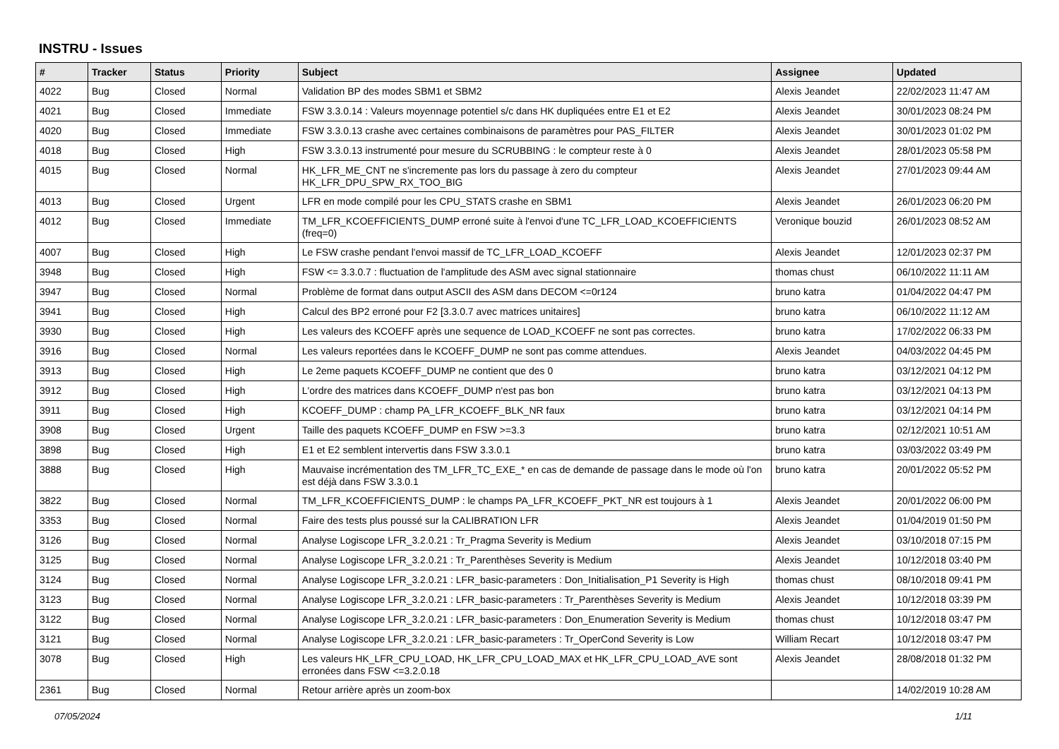INSTRU - Issues
| # | Tracker | Status | Priority | Subject | Assignee | Updated |
| --- | --- | --- | --- | --- | --- | --- |
| 4022 | Bug | Closed | Normal | Validation BP des modes SBM1 et SBM2 | Alexis Jeandet | 22/02/2023 11:47 AM |
| 4021 | Bug | Closed | Immediate | FSW 3.3.0.14 : Valeurs moyennage potentiel s/c dans HK dupliquées entre E1 et E2 | Alexis Jeandet | 30/01/2023 08:24 PM |
| 4020 | Bug | Closed | Immediate | FSW 3.3.0.13 crashe avec certaines combinaisons de paramètres pour PAS_FILTER | Alexis Jeandet | 30/01/2023 01:02 PM |
| 4018 | Bug | Closed | High | FSW 3.3.0.13 instrumenté pour mesure du SCRUBBING : le compteur reste à 0 | Alexis Jeandet | 28/01/2023 05:58 PM |
| 4015 | Bug | Closed | Normal | HK_LFR_ME_CNT ne s'incremente pas lors du passage à zero du compteur HK_LFR_DPU_SPW_RX_TOO_BIG | Alexis Jeandet | 27/01/2023 09:44 AM |
| 4013 | Bug | Closed | Urgent | LFR en mode compilé pour les CPU_STATS crashe en SBM1 | Alexis Jeandet | 26/01/2023 06:20 PM |
| 4012 | Bug | Closed | Immediate | TM_LFR_KCOEFFICIENTS_DUMP erroné suite à l'envoi d'une TC_LFR_LOAD_KCOEFFICIENTS (freq=0) | Veronique bouzid | 26/01/2023 08:52 AM |
| 4007 | Bug | Closed | High | Le FSW crashe pendant l'envoi massif de TC_LFR_LOAD_KCOEFF | Alexis Jeandet | 12/01/2023 02:37 PM |
| 3948 | Bug | Closed | High | FSW <= 3.3.0.7 : fluctuation de l'amplitude des ASM avec signal stationnaire | thomas chust | 06/10/2022 11:11 AM |
| 3947 | Bug | Closed | Normal | Problème de format dans output ASCII des ASM dans DECOM <=0r124 | bruno katra | 01/04/2022 04:47 PM |
| 3941 | Bug | Closed | High | Calcul des BP2 erroné pour F2 [3.3.0.7 avec matrices unitaires] | bruno katra | 06/10/2022 11:12 AM |
| 3930 | Bug | Closed | High | Les valeurs des KCOEFF après une sequence de LOAD_KCOEFF ne sont pas correctes. | bruno katra | 17/02/2022 06:33 PM |
| 3916 | Bug | Closed | Normal | Les valeurs reportées dans le KCOEFF_DUMP ne sont pas comme attendues. | Alexis Jeandet | 04/03/2022 04:45 PM |
| 3913 | Bug | Closed | High | Le 2eme paquets KCOEFF_DUMP ne contient que des 0 | bruno katra | 03/12/2021 04:12 PM |
| 3912 | Bug | Closed | High | L'ordre des matrices dans KCOEFF_DUMP n'est pas bon | bruno katra | 03/12/2021 04:13 PM |
| 3911 | Bug | Closed | High | KCOEFF_DUMP : champ PA_LFR_KCOEFF_BLK_NR faux | bruno katra | 03/12/2021 04:14 PM |
| 3908 | Bug | Closed | Urgent | Taille des paquets KCOEFF_DUMP en FSW >=3.3 | bruno katra | 02/12/2021 10:51 AM |
| 3898 | Bug | Closed | High | E1 et E2 semblent intervertis dans FSW 3.3.0.1 | bruno katra | 03/03/2022 03:49 PM |
| 3888 | Bug | Closed | High | Mauvaise incrémentation des TM_LFR_TC_EXE_* en cas de demande de passage dans le mode où l'on est déjà dans FSW 3.3.0.1 | bruno katra | 20/01/2022 05:52 PM |
| 3822 | Bug | Closed | Normal | TM_LFR_KCOEFFICIENTS_DUMP : le champs PA_LFR_KCOEFF_PKT_NR est toujours à 1 | Alexis Jeandet | 20/01/2022 06:00 PM |
| 3353 | Bug | Closed | Normal | Faire des tests plus poussé sur la CALIBRATION LFR | Alexis Jeandet | 01/04/2019 01:50 PM |
| 3126 | Bug | Closed | Normal | Analyse Logiscope LFR_3.2.0.21 : Tr_Pragma Severity is Medium | Alexis Jeandet | 03/10/2018 07:15 PM |
| 3125 | Bug | Closed | Normal | Analyse Logiscope LFR_3.2.0.21 : Tr_Parenthèses Severity is Medium | Alexis Jeandet | 10/12/2018 03:40 PM |
| 3124 | Bug | Closed | Normal | Analyse Logiscope LFR_3.2.0.21 : LFR_basic-parameters : Don_Initialisation_P1 Severity is High | thomas chust | 08/10/2018 09:41 PM |
| 3123 | Bug | Closed | Normal | Analyse Logiscope LFR_3.2.0.21 : LFR_basic-parameters : Tr_Parenthèses Severity is Medium | Alexis Jeandet | 10/12/2018 03:39 PM |
| 3122 | Bug | Closed | Normal | Analyse Logiscope LFR_3.2.0.21 : LFR_basic-parameters : Don_Enumeration Severity is Medium | thomas chust | 10/12/2018 03:47 PM |
| 3121 | Bug | Closed | Normal | Analyse Logiscope LFR_3.2.0.21 : LFR_basic-parameters : Tr_OperCond Severity is Low | William Recart | 10/12/2018 03:47 PM |
| 3078 | Bug | Closed | High | Les valeurs HK_LFR_CPU_LOAD, HK_LFR_CPU_LOAD_MAX et HK_LFR_CPU_LOAD_AVE sont erronées dans FSW <=3.2.0.18 | Alexis Jeandet | 28/08/2018 01:32 PM |
| 2361 | Bug | Closed | Normal | Retour arrière après un zoom-box | | 14/02/2019 10:28 AM |
07/05/2024 1/11